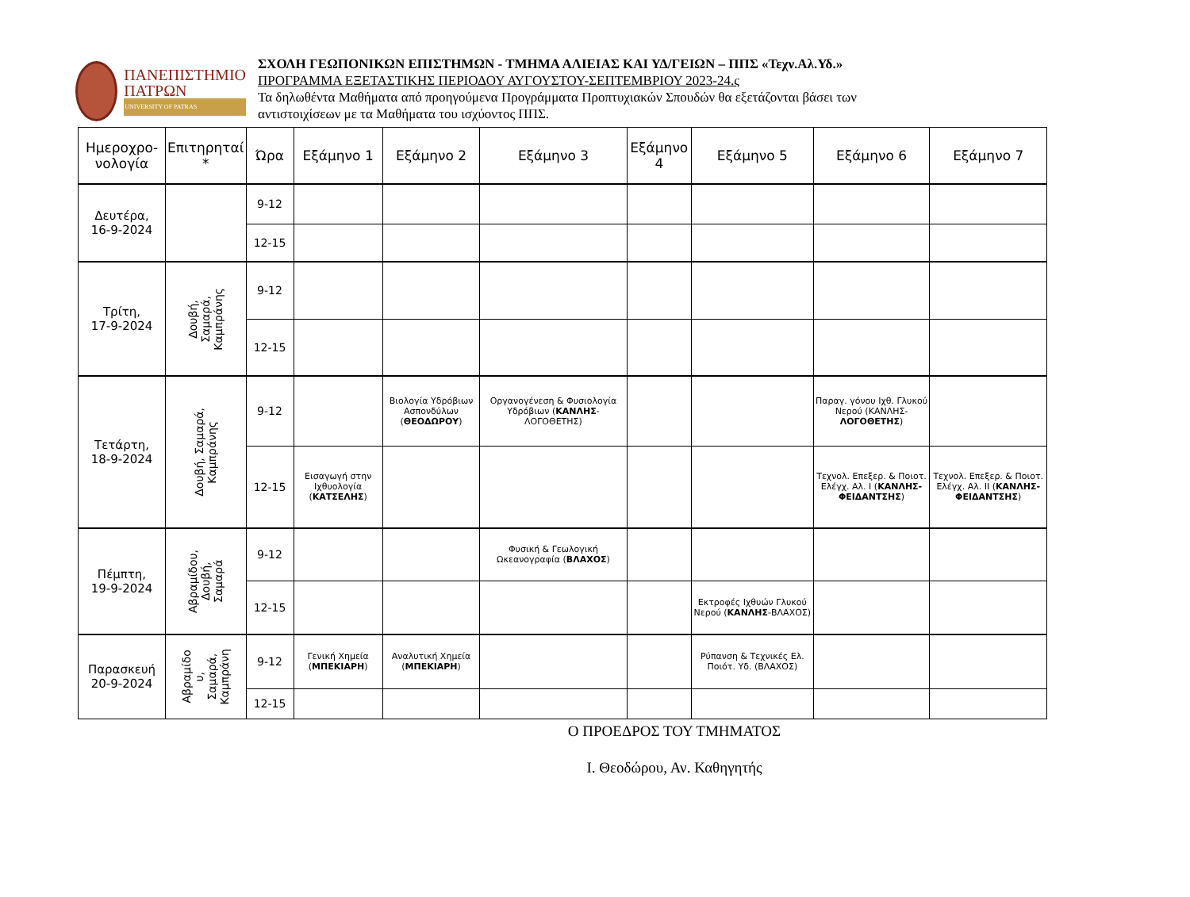ΠΑΝΕΠΙΣΤΗΜΙΟ
ΠΑΤΡΩΝ
UNIVERSITY OF PATRAS
ΣΧΟΛΗ ΓΕΩΠΟΝΙΚΩΝ ΕΠΙΣΤΗΜΩΝ - ΤΜΗΜΑ ΑΛΙΕΙΑΣ ΚΑΙ ΥΔ/ΓΕΙΩΝ – ΠΠΣ «Τεχν.Αλ.Υδ.»
ΠΡΟΓΡΑΜΜΑ ΕΞΕΤΑΣΤΙΚΗΣ ΠΕΡΙΟΔΟΥ ΑΥΓΟΥΣΤΟΥ-ΣΕΠΤΕΜΒΡΙΟΥ 2023-24.ς
Τα δηλωθέντα Μαθήματα από προηγούμενα Προγράμματα Προπτυχιακών Σπουδών θα εξετάζονται βάσει των
αντιστοιχίσεων με τα Μαθήματα του ισχύοντος ΠΠΣ.
| Ημεροχρο- νολογία | Επιτηρηταί * | Ώρα | Εξάμηνο 1 | Εξάμηνο 2 | Εξάμηνο 3 | Εξάμηνο 4 | Εξάμηνο 5 | Εξάμηνο 6 | Εξάμηνο 7 |
| --- | --- | --- | --- | --- | --- | --- | --- | --- | --- |
| Δευτέρα, 16-9-2024 | | 9-12 | | | | | | | |
| | | 12-15 | | | | | | | |
| Τρίτη, 17-9-2024 | Δουβή, Σαμαρά, Καμπράνης | 9-12 | | | | | | | |
| | | 12-15 | | | | | | | |
| Τετάρτη, 18-9-2024 | Δουβή, Σαμαρά, Καμπράνης | 9-12 | | Βιολογία Υδρόβιων Ασπονδύλων ( ΘΕΟΔΩΡΟΥ ) | Οργανογένεση & Φυσιολογία Υδρόβιων ( ΚΑΝΛΗΣ -ΛΟΓΟΘΕΤΗΣ) | | | Παραγ. γόνου Ιχθ. Γλυκού Νερού (ΚΑΝΛΗΣ- ΛΟΓΟΘΕΤΗΣ ) | |
| | | 12-15 | Εισαγωγή στην Ιχθυολογία ( ΚΑΤΣΕΛΗΣ ) | | | | | Τεχνολ. Επεξερ. & Ποιοτ. Ελέγχ. Αλ. Ι ( ΚΑΝΛΗΣ-ΦΕΙΔΑΝΤΣΗΣ ) | Τεχνολ. Επεξερ. & Ποιοτ. Ελέγχ. Αλ. ΙΙ ( ΚΑΝΛΗΣ-ΦΕΙΔΑΝΤΣΗΣ ) |
| Πέμπτη, 19-9-2024 | Αβραμίδου, Δουβή, Σαμαρά | 9-12 | | | Φυσική & Γεωλογική Ωκεανογραφία ( ΒΛΑΧΟΣ ) | | | | |
| | | 12-15 | | | | | Εκτροφές Ιχθυών Γλυκού Νερού ( ΚΑΝΛΗΣ -ΒΛΑΧΟΣ) | | |
| Παρασκευή 20-9-2024 | Αβραμίδο υ, Σαμαρά, Καμπράνη | 9-12 | Γενική Χημεία ( ΜΠΕΚΙΑΡΗ ) | Αναλυτική Χημεία ( ΜΠΕΚΙΑΡΗ ) | | | Ρύπανση & Τεχνικές Ελ. Ποιότ. Υδ. (ΒΛΑΧΟΣ) | | |
| | | 12-15 | | | | | | | |
Ο ΠΡΟΕΔΡΟΣ ΤΟΥ ΤΜΗΜΑΤΟΣ
Ι. Θεοδώρου, Αν. Καθηγητής